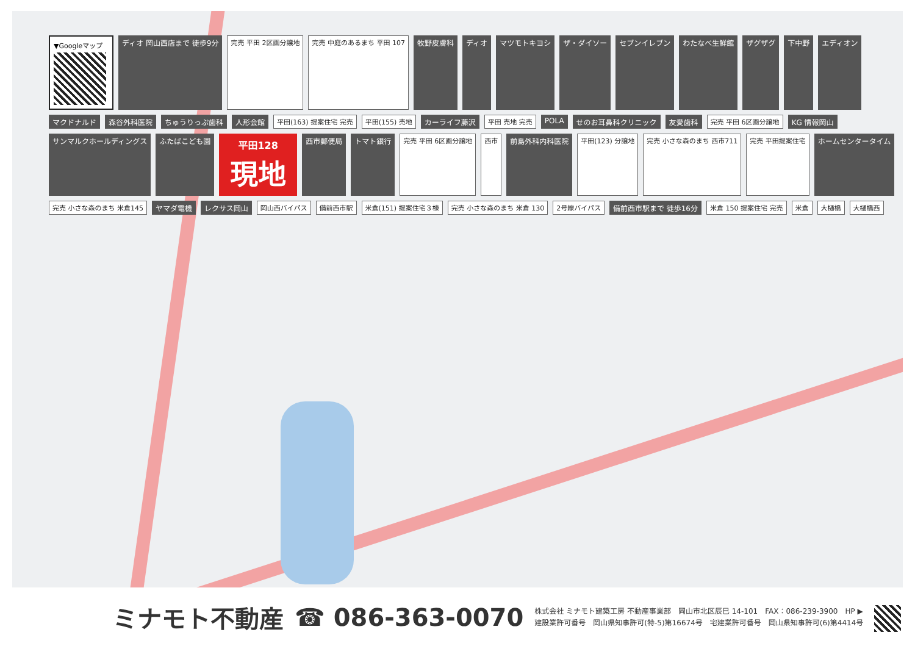▼Googleマップ
ディオ 岡山西店まで 徒歩9分 完売 平田 2区画分譲地 完売 中庭のあるまち 平田 107 牧野皮膚科 ディオ マツモトキヨシ ザ・ダイソー セブンイレブン わたなべ生鮮館 ザグザグ 下中野 エディオン マクドナルド 森谷外科医院 ちゅうりっぷ歯科 人形会館 平田(163) 提案住宅 完売 平田(155) 売地 カーライフ藤沢 平田 売地 完売 POLA せのお耳鼻科クリニック 友愛歯科 完売 平田 6区画分譲地 KG 情報岡山 サンマルクホールディングス ふたばこども園
平田128
現地
西市郵便局 トマト銀行 完売 平田 6区画分譲地 西市 前島外科内科医院 平田(123) 分譲地 完売 小さな森のまち 西市711 完売 平田提案住宅 ホームセンタータイム 完売 小さな森のまち 米倉145 ヤマダ電機 レクサス岡山 岡山西バイパス 備前西市駅 米倉(151) 提案住宅３棟 完売 小さな森のまち 米倉 130 2号線バイパス 備前西市駅まで 徒歩16分 米倉 150 提案住宅 完売 米倉 大樋橋 大樋橋西
ミナモト不動産 ☎ 086-363-0070
株式会社 ミナモト建築工房 不動産事業部　岡山市北区辰巳 14-101　FAX：086-239-3900　HP ▶
建設業許可番号　岡山県知事許可(特-5)第16674号　宅建業許可番号　岡山県知事許可(6)第4414号